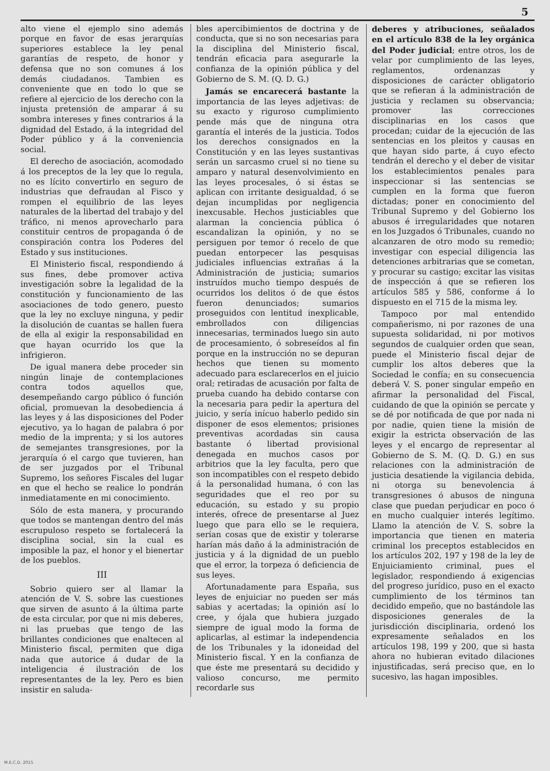5
alto viene el ejemplo sino además porque en favor de esas jerarquías superiores establece la ley penal garantías de respeto, de honor y defensa que no son comunes á los demás ciudadanos. Tambien es conveniente que en todo lo que se refiere al ejercicio de los derecho con la injusta pretensión de amparar á su sombra intereses y fines contrarios á la dignidad del Estado, á la integridad del Poder público y á la conveniencia social.
El derecho de asociación, acomodado á los preceptos de la ley que lo regula, no es lícito convertirlo en seguro de industrias que defraudan al Fisco y rompen el equilibrio de las leyes naturales de la libertad del trabajo y del tráfico, ni menos aprovecharlo para constituir centros de propaganda ó de conspiración contra los Poderes del Estado y sus instituciones.
El Ministerio fiscal, respondiendo á sus fines, debe promover activa investigación sobre la legalidad de la constitución y funcionamiento de las asociaciones de todo genero, puesto que la ley no excluye ninguna, y pedir la disolución de cuantas se hallen fuera de ella al exigir la responsabilidad en que hayan ocurrido los que la infrigieron.
De igual manera debe proceder sin ningún linaje de contemplaciones contra todos aquellos que, desempeñando cargo público ó función oficial, promuevan la desobediencia á las leyes y á las disposiciones del Poder ejecutivo, ya lo hagan de palabra ó por medio de la imprenta; y si los autores de semejantes transgresiones, por la jerarquía ó el cargo que tuvieren, han de ser juzgados por el Tribunal Supremo, los señores Fiscales del lugar en que el hecho se realice lo pondrán inmediatamente en mi conocimiento.
Sólo de esta manera, y procurando que todos se mantengan dentro del más escrupuloso respeto se fortalecerá la disciplina social, sin la cual es imposible la paz, el honor y el bienertar de los pueblos.
III
Sobrio quiero ser al llamar la atención de V. S. sobre las cuestiones que sirven de asunto á la última parte de esta circular, por que ni mis deberes, ni las pruebas que tengo de las brillantes condiciones que enaltecen al Ministerio fiscal, permiten que diga nada que autorice á dudar de la inteligencia é ilustración de los representantes de la ley. Pero es bien insistir en saluda-
bles apercibimientos de doctrina y de conducta, que si no son necesarias para la disciplina del Ministerio fiscal, tendrán eficacia para asegurarle la confianza de la opinión pública y del Gobierno de S. M. (Q. D. G.)
Jamás se encarecerá bastante la importancia de las leyes adjetivas: de su exacto y riguroso cumplimiento pende más que de ninguna otra garantía el interés de la justicia. Todos los derechos consignados en la Constitución y en las leyes sustantivas serán un sarcasmo cruel si no tiene su amparo y natural desenvolvimiento en las leyes procesales, ó si éstas se aplican con irritante desigualdad, ó se dejan incumplidas por negligencia inexcusable. Hechos justiciables que alarman la conciencia pública ó escandalizan la opinión, y no se persiguen por temor ó recelo de que puedan entorpecer las pesquisas judiciales influencias extrañas á la Administración de justicia; sumarios instruídos mucho tiempo después de ocurridos los delitos ó de que éstos fueron denunciados; sumarios proseguidos con lentitud inexplicable, embrollados con diligencias innecesarias, terminados luego sin auto de procesamiento, ó sobreseídos al fin porque en la instrucción no se depuran hechos que tienen su momento adecuado para esclarecerlos en el juicio oral; retiradas de acusación por falta de prueba cuando ha debido contarse con la necesaria para pedir la apertura del juicio, y sería inícuo haberlo pedido sin disponer de esos elementos; prisiones preventivas acordadas sin causa bastante ó libertad provisional denegada en muchos casos por arbitrios que la ley faculta, pero que son incompatibles con el respeto debido á la personalidad humana, ó con las seguridades que el reo por su educación, su estado y su propio interés, ofrece de presentarse al Juez luego que para ello se le requiera, serían cosas que de existir y tolerarse harían más daño á la administración de justicia y á la dignidad de un pueblo que el error, la torpeza ó deficiencia de sus leyes.
Afortunadamente para España, sus leyes de enjuiciar no pueden ser más sabias y acertadas; la opinión así lo cree, y ójala que hubiera juzgado siempre de igual modo la forma de aplicarlas, al estimar la independencia de los Tribunales y la idoneidad del Ministerio fiscal. Y en la confianza de que éste me presentará su decidido y valioso concurso, me permito recordarle sus
deberes y atribuciones, señalados en el artículo 838 de la ley orgánica del Poder judicial; entre otros, los de velar por cumplimiento de las leyes, reglamentos, ordenanzas y disposiciones de carácter obligatorio que se refieran á la administración de justicia y reclamen su observancia; promover las correcciones disciplinarias en los casos que procedan; cuidar de la ejecución de las sentencias en los pleitos y causas en que hayan sido parte, á cuyo efecto tendrán el derecho y el deber de visitar los establecimientos penales para inspeccionar si las sentencias se cumplen en la forma que fueron dictadas; poner en conocimiento del Tribunal Supremo y del Gobierno los abusos é irregularidades que notaren en los Juzgados ó Tribunales, cuando no alcanzaren de otro modo su remedio; investigar con especial diligencia las detenciones arbitrarias que se cometan, y procurar su castigo; excitar las visitas de inspección á que se refieren los artículos 585 y 586, conforme á lo dispuesto en el 715 de la misma ley.
Tampoco por mal entendido compañerismo, ni por razones de una supuesta solidaridad, ni por motivos segundos de cualquier orden que sean, puede el Ministerio fiscal dejar de cumplir los altos deberes que la Sociedad le confía; en su consecuencia deberá V. S. poner singular empeño en afirmar la personalidad del Fiscal, cuidando de que la opinión se percate y se dé por notificada de que por nada ni por nadie, quien tiene la misión de exigir la estricta observación de las leyes y el encargo de representar al Gobierno de S. M. (Q. D. G.) en sus relaciones con la administración de justicia desatiende la vigilancia debida, ni otorga su benevolencia á transgresiones ó abusos de ninguna clase que puedan perjudicar en poco ó en mucho cualquier interés legítimo. Llamo la atención de V. S. sobre la importancia que tienen en materia criminal los preceptos establecidos en los artículos 202, 197 y 198 de la ley de Enjuiciamiento criminal, pues el legislador, respondiendo á exigencias del progreso jurídico, puso en el exacto cumplimiento de los términos tan decidido empeño, que no bastándole las disposiciones generales de la jurisdicción disciplinaria, ordenó los expresamente señalados en los artículos 198, 199 y 200, que si hasta ahora no hubieran evitado dilaciones injustificadas, será preciso que, en lo sucesivo, las hagan imposibles.
M.E.C.D. 2015